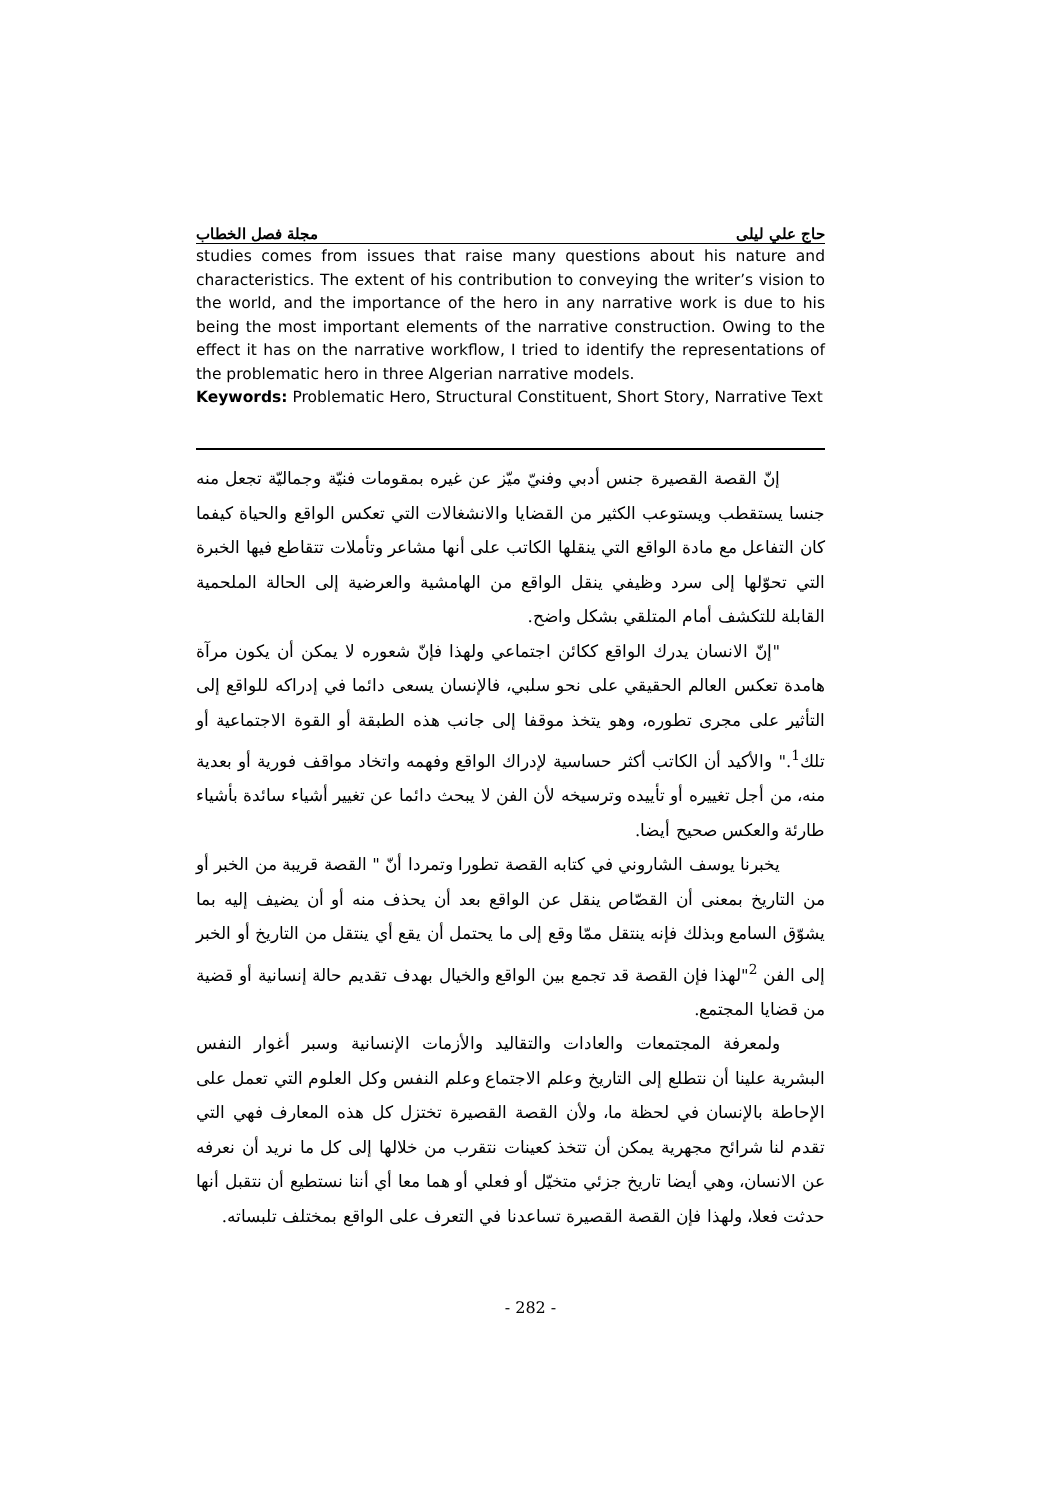حاج علي ليلى مجلة فصل الخطاب
studies comes from issues that raise many questions about his nature and characteristics. The extent of his contribution to conveying the writer’s vision to the world, and the importance of the hero in any narrative work is due to his being the most important elements of the narrative construction. Owing to the effect it has on the narrative workflow, I tried to identify the representations of the problematic hero in three Algerian narrative models.
Keywords: Problematic Hero, Structural Constituent, Short Story, Narrative Text
إنّ القصة القصيرة جنس أدبي وفنيّ ميّز عن غيره بمقومات فنيّة وجماليّة تجعل منه جنسا يستقطب ويستوعب الكثير من القضايا والانشغالات التي تعكس الواقع والحياة كيفما كان التفاعل مع مادة الواقع التي ينقلها الكاتب على أنها مشاعر وتأملات تتقاطع فيها الخبرة التي تحوّلها إلى سرد وظيفي ينقل الواقع من الهامشية والعرضية إلى الحالة الملحمية القابلة للتكشف أمام المتلقي بشكل واضح.
"إنّ الانسان يدرك الواقع ككائن اجتماعي ولهذا فإنّ شعوره لا يمكن أن يكون مرآة هامدة تعكس العالم الحقيقي على نحو سلبي، فالإنسان يسعى دائما في إدراكه للواقع إلى التأثير على مجرى تطوره، وهو يتخذ موقفا إلى جانب هذه الطبقة أو القوة الاجتماعية أو تلك<sup>1</sup>." والأكيد أن الكاتب أكثر حساسية لإدراك الواقع وفهمه واتخاد مواقف فورية أو بعدية منه، من أجل تغييره أو تأييده وترسيخه لأن الفن لا يبحث دائما عن تغيير أشياء سائدة بأشياء طارئة والعكس صحيح أيضا.
يخبرنا يوسف الشاروني في كتابه القصة تطورا وتمردا أنّ " القصة قريبة من الخبر أو من التاريخ بمعنى أن القصّاص ينقل عن الواقع بعد أن يحذف منه أو أن يضيف إليه بما يشوّق السامع وبذلك فإنه ينتقل ممّا وقع إلى ما يحتمل أن يقع أي ينتقل من التاريخ أو الخبر إلى الفن <sup>2</sup>"لهذا فإن القصة قد تجمع بين الواقع والخيال بهدف تقديم حالة إنسانية أو قضية من قضايا المجتمع.
ولمعرفة المجتمعات والعادات والتقاليد والأزمات الإنسانية وسبر أغوار النفس البشرية علينا أن نتطلع إلى التاريخ وعلم الاجتماع وعلم النفس وكل العلوم التي تعمل على الإحاطة بالإنسان في لحظة ما، ولأن القصة القصيرة تختزل كل هذه المعارف فهي التي تقدم لنا شرائح مجهرية يمكن أن تتخذ كعينات نتقرب من خلالها إلى كل ما نريد أن نعرفه عن الانسان، وهي أيضا تاريخ جزئي متخيّل أو فعلي أو هما معا أي أننا نستطيع أن نتقبل أنها حدثت فعلا، ولهذا فإن القصة القصيرة تساعدنا في التعرف على الواقع بمختلف تلبساته.
- 282 -